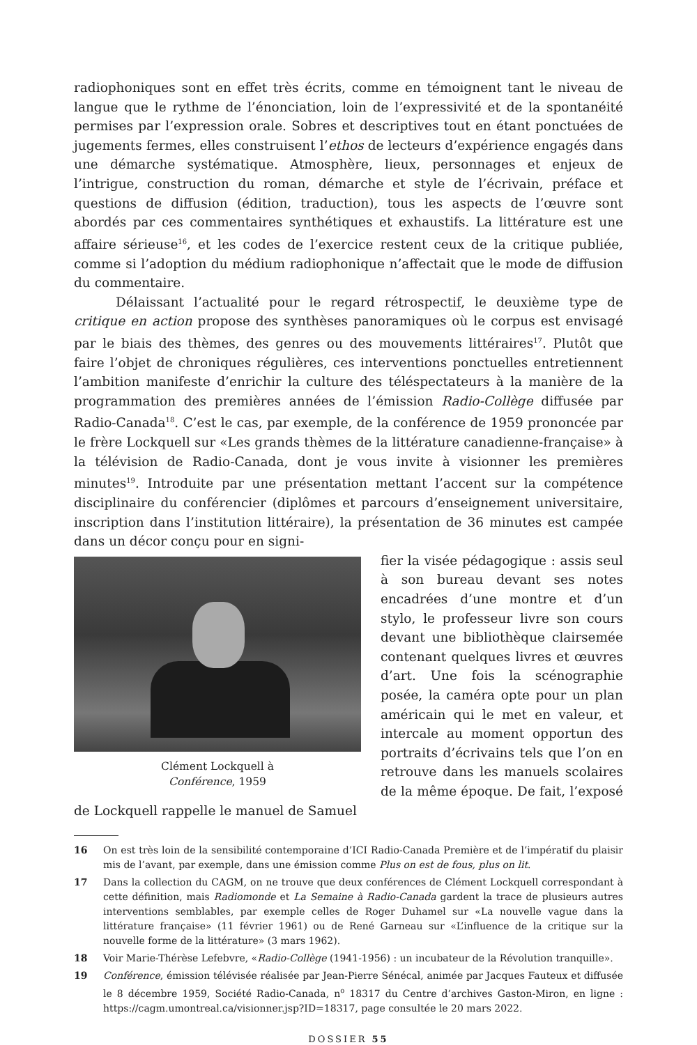radiophoniques sont en effet très écrits, comme en témoignent tant le niveau de langue que le rythme de l’énonciation, loin de l’expressivité et de la spontanéité permises par l’expression orale. Sobres et descriptives tout en étant ponctuées de jugements fermes, elles construisent l’ethos de lecteurs d’expérience engagés dans une démarche systématique. Atmosphère, lieux, personnages et enjeux de l’intrigue, construction du roman, démarche et style de l’écrivain, préface et questions de diffusion (édition, traduction), tous les aspects de l’œuvre sont abordés par ces commentaires synthétiques et exhaustifs. La littérature est une affaire sérieuse<sup>16</sup>, et les codes de l’exercice restent ceux de la critique publiée, comme si l’adoption du médium radiophonique n’affectait que le mode de diffusion du commentaire.
Délaissant l’actualité pour le regard rétrospectif, le deuxième type de critique en action propose des synthèses panoramiques où le corpus est envisagé par le biais des thèmes, des genres ou des mouvements littéraires<sup>17</sup>. Plutôt que faire l’objet de chroniques régulières, ces interventions ponctuelles entretiennent l’ambition manifeste d’enrichir la culture des téléspectateurs à la manière de la programmation des premières années de l’émission Radio-Collège diffusée par Radio-Canada<sup>18</sup>. C’est le cas, par exemple, de la conférence de 1959 prononcée par le frère Lockquell sur «Les grands thèmes de la littérature canadienne-française» à la télévision de Radio-Canada, dont je vous invite à visionner les premières minutes<sup>19</sup>. Introduite par une présentation mettant l’accent sur la compétence disciplinaire du conférencier (diplômes et parcours d’enseignement universitaire, inscription dans l’institution littéraire), la présentation de 36 minutes est campée dans un décor conçu pour en signi-
Clément Lockquell à
Conférence, 1959
fier la visée pédagogique : assis seul à son bureau devant ses notes encadrées d’une montre et d’un stylo, le professeur livre son cours devant une bibliothèque clairsemée contenant quelques livres et œuvres d’art. Une fois la scénographie posée, la caméra opte pour un plan américain qui le met en valeur, et intercale au moment opportun des portraits d’écrivains tels que l’on en retrouve dans les manuels scolaires de la même époque. De fait, l’exposé de Lockquell rappelle le manuel de Samuel
16 On est très loin de la sensibilité contemporaine d’ICI Radio-Canada Première et de l’impératif du plaisir mis de l’avant, par exemple, dans une émission comme Plus on est de fous, plus on lit.
17 Dans la collection du CAGM, on ne trouve que deux conférences de Clément Lockquell correspondant à cette définition, mais Radiomonde et La Semaine à Radio-Canada gardent la trace de plusieurs autres interventions semblables, par exemple celles de Roger Duhamel sur «La nouvelle vague dans la littérature française» (11 février 1961) ou de René Garneau sur «L’influence de la critique sur la nouvelle forme de la littérature» (3 mars 1962).
18 Voir Marie-Thérèse Lefebvre, «Radio-Collège (1941-1956) : un incubateur de la Révolution tranquille».
19 Conférence, émission télévisée réalisée par Jean-Pierre Sénécal, animée par Jacques Fauteux et diffusée le 8 décembre 1959, Société Radio-Canada, n<sup>o</sup> 18317 du Centre d’archives Gaston-Miron, en ligne : https://cagm.umontreal.ca/visionner.jsp?ID=18317, page consultée le 20 mars 2022.
DOSSIER 55